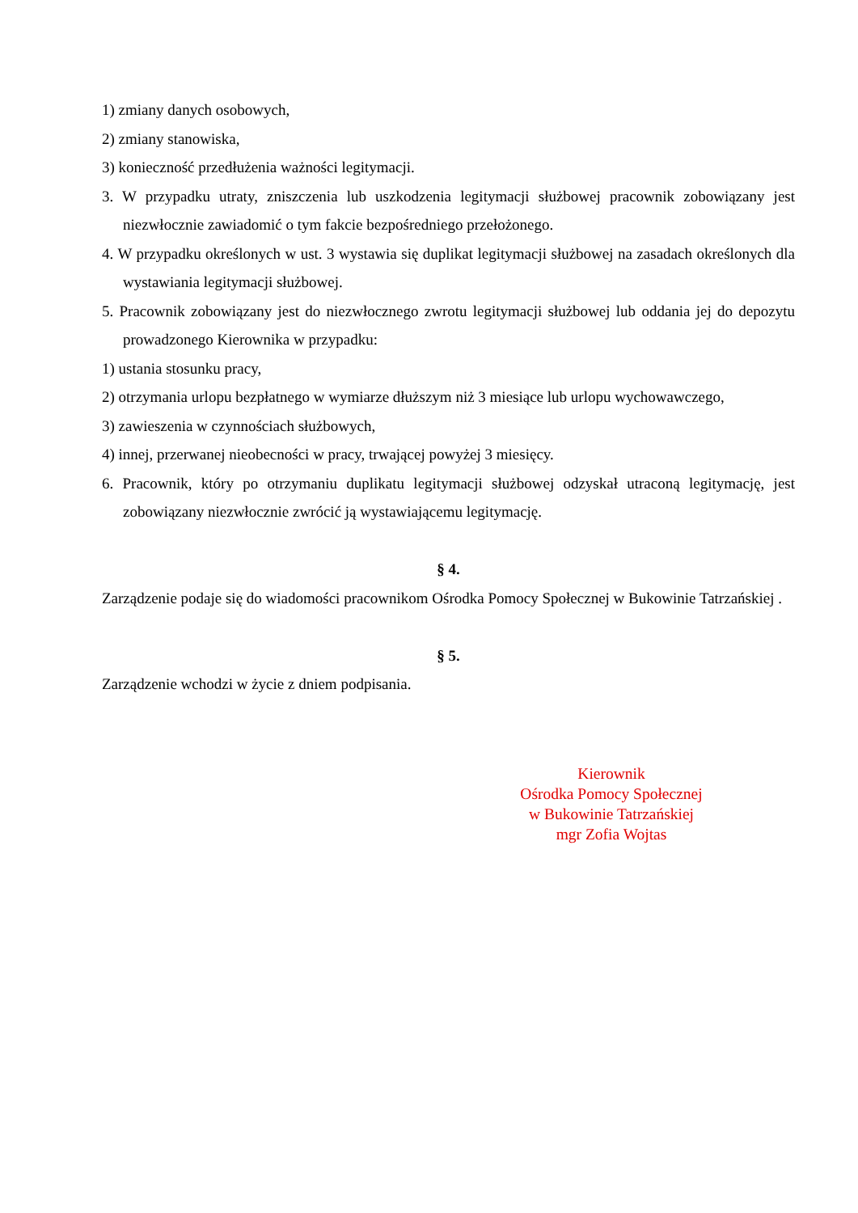1) zmiany danych osobowych,
2) zmiany stanowiska,
3) konieczność przedłużenia ważności legitymacji.
3. W przypadku utraty, zniszczenia lub uszkodzenia legitymacji służbowej pracownik zobowiązany jest niezwłocznie zawiadomić o tym fakcie bezpośredniego przełożonego.
4. W przypadku określonych w ust. 3 wystawia się duplikat legitymacji służbowej na zasadach określonych dla wystawiania legitymacji służbowej.
5. Pracownik zobowiązany jest do niezwłocznego zwrotu legitymacji służbowej lub oddania jej do depozytu prowadzonego Kierownika w przypadku:
1) ustania stosunku pracy,
2) otrzymania urlopu bezpłatnego w wymiarze dłuższym niż 3 miesiące lub urlopu wychowawczego,
3) zawieszenia w czynnościach służbowych,
4) innej, przerwanej nieobecności w pracy, trwającej powyżej 3 miesięcy.
6. Pracownik, który po otrzymaniu duplikatu legitymacji służbowej odzyskał utraconą legitymację, jest zobowiązany niezwłocznie zwrócić ją wystawiającemu legitymację.
§ 4.
Zarządzenie podaje się do wiadomości pracownikom Ośrodka Pomocy Społecznej w Bukowinie Tatrzańskiej .
§ 5.
Zarządzenie wchodzi w życie z dniem podpisania.
Kierownik
Ośrodka Pomocy Społecznej
w Bukowinie Tatrzańskiej
mgr Zofia Wojtas